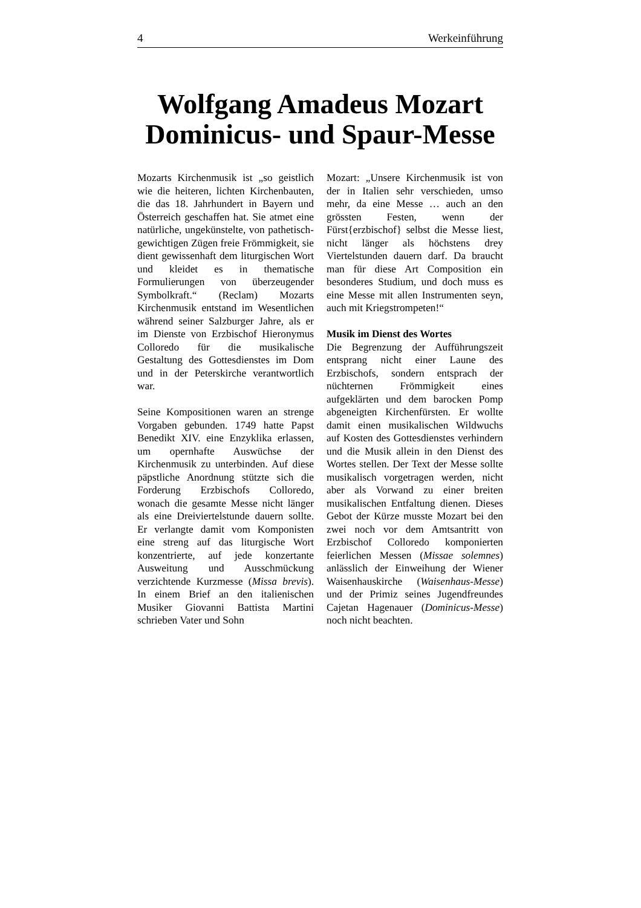4 Werkeinführung
Wolfgang Amadeus Mozart
Dominicus- und Spaur-Messe
Mozarts Kirchenmusik ist „so geistlich wie die heiteren, lichten Kirchenbauten, die das 18. Jahrhundert in Bayern und Österreich geschaffen hat. Sie atmet eine natürliche, ungekünstelte, von pathetisch-gewichtigen Zügen freie Frömmigkeit, sie dient gewissenhaft dem liturgischen Wort und kleidet es in thematische Formulierungen von überzeugender Symbolkraft.“ (Reclam) Mozarts Kirchenmusik entstand im Wesentlichen während seiner Salzburger Jahre, als er im Dienste von Erzbischof Hieronymus Colloredo für die musikalische Gestaltung des Gottesdienstes im Dom und in der Peterskirche verantwortlich war.
Seine Kompositionen waren an strenge Vorgaben gebunden. 1749 hatte Papst Benedikt XIV. eine Enzyklika erlassen, um opernhafte Auswüchse der Kirchenmusik zu unterbinden. Auf diese päpstliche Anordnung stützte sich die Forderung Erzbischofs Colloredo, wonach die gesamte Messe nicht länger als eine Dreiviertelstunde dauern sollte. Er verlangte damit vom Komponisten eine streng auf das liturgische Wort konzentrierte, auf jede konzertante Ausweitung und Ausschmückung verzichtende Kurzmesse (Missa brevis). In einem Brief an den italienischen Musiker Giovanni Battista Martini schrieben Vater und Sohn
Mozart: „Unsere Kirchenmusik ist von der in Italien sehr verschieden, umso mehr, da eine Messe … auch an den grössten Festen, wenn der Fürst{erzbischof} selbst die Messe liest, nicht länger als höchstens drey Viertelstunden dauern darf. Da braucht man für diese Art Composition ein besonderes Studium, und doch muss es eine Messe mit allen Instrumenten seyn, auch mit Kriegstrompeten!“
Musik im Dienst des Wortes
Die Begrenzung der Aufführungszeit entsprang nicht einer Laune des Erzbischofs, sondern entsprach der nüchternen Frömmigkeit eines aufgeklärten und dem barocken Pomp abgeneigten Kirchenfürsten. Er wollte damit einen musikalischen Wildwuchs auf Kosten des Gottesdienstes verhindern und die Musik allein in den Dienst des Wortes stellen. Der Text der Messe sollte musikalisch vorgetragen werden, nicht aber als Vorwand zu einer breiten musikalischen Entfaltung dienen. Dieses Gebot der Kürze musste Mozart bei den zwei noch vor dem Amtsantritt von Erzbischof Colloredo komponierten feierlichen Messen (Missae solemnes) anlässlich der Einweihung der Wiener Waisenhauskirche (Waisenhaus-Messe) und der Primiz seines Jugendfreundes Cajetan Hagenauer (Dominicus-Messe) noch nicht beachten.